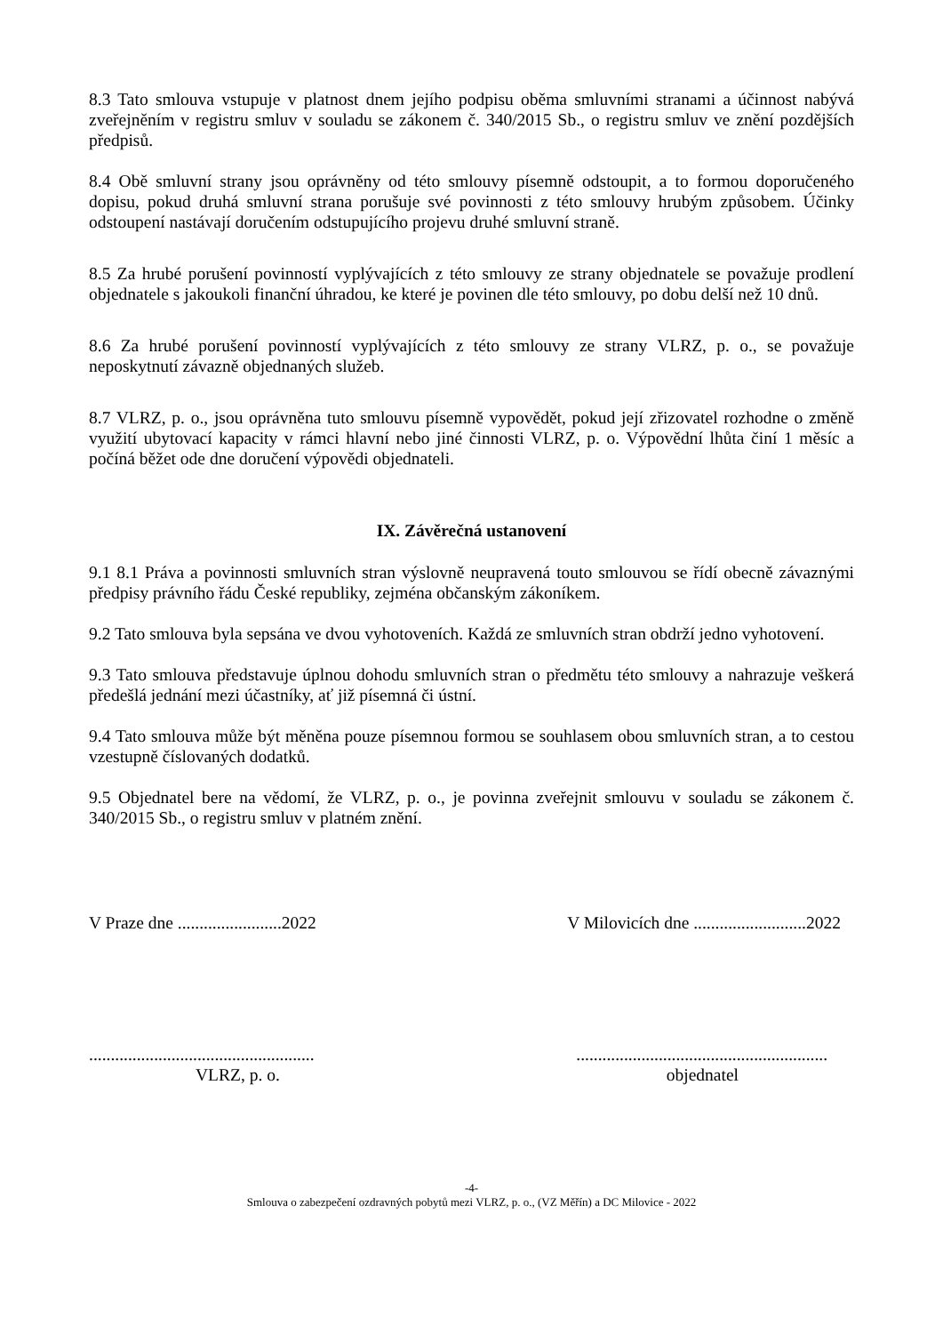8.3 Tato smlouva vstupuje v platnost dnem jejího podpisu oběma smluvními stranami a účinnost nabývá zveřejněním v registru smluv v souladu se zákonem č. 340/2015 Sb., o registru smluv ve znění pozdějších předpisů.
8.4 Obě smluvní strany jsou oprávněny od této smlouvy písemně odstoupit, a to formou doporučeného dopisu, pokud druhá smluvní strana porušuje své povinnosti z této smlouvy hrubým způsobem. Účinky odstoupení nastávají doručením odstupujícího projevu druhé smluvní straně.
8.5 Za hrubé porušení povinností vyplývajících z této smlouvy ze strany objednatele se považuje prodlení objednatele s jakoukoli finanční úhradou, ke které je povinen dle této smlouvy, po dobu delší než 10 dnů.
8.6 Za hrubé porušení povinností vyplývajících z této smlouvy ze strany VLRZ, p. o., se považuje neposkytnutí závazně objednaných služeb.
8.7 VLRZ, p. o., jsou oprávněna tuto smlouvu písemně vypovědět, pokud její zřizovatel rozhodne o změně využití ubytovací kapacity v rámci hlavní nebo jiné činnosti VLRZ, p. o. Výpovědní lhůta činí 1 měsíc a počíná běžet ode dne doručení výpovědi objednateli.
IX. Závěrečná ustanovení
9.1 8.1 Práva a povinnosti smluvních stran výslovně neupravená touto smlouvou se řídí obecně závaznými předpisy právního řádu České republiky, zejména občanským zákoníkem.
9.2 Tato smlouva byla sepsána ve dvou vyhotoveních. Každá ze smluvních stran obdrží jedno vyhotovení.
9.3 Tato smlouva představuje úplnou dohodu smluvních stran o předmětu této smlouvy a nahrazuje veškerá předešlá jednání mezi účastníky, ať již písemná či ústní.
9.4 Tato smlouva může být měněna pouze písemnou formou se souhlasem obou smluvních stran, a to cestou vzestupně číslovaných dodatků.
9.5 Objednatel bere na vědomí, že VLRZ, p. o., je povinna zveřejnit smlouvu v souladu se zákonem č. 340/2015 Sb., o registru smluv v platném znění.
V Praze dne ........................2022 V Milovicích dne ..........................2022
.................................................... ..........................................................
VLRZ, p. o. objednatel
-4-
Smlouva o zabezpečení ozdravných pobytů mezi VLRZ, p. o., (VZ Měřín) a DC Milovice - 2022